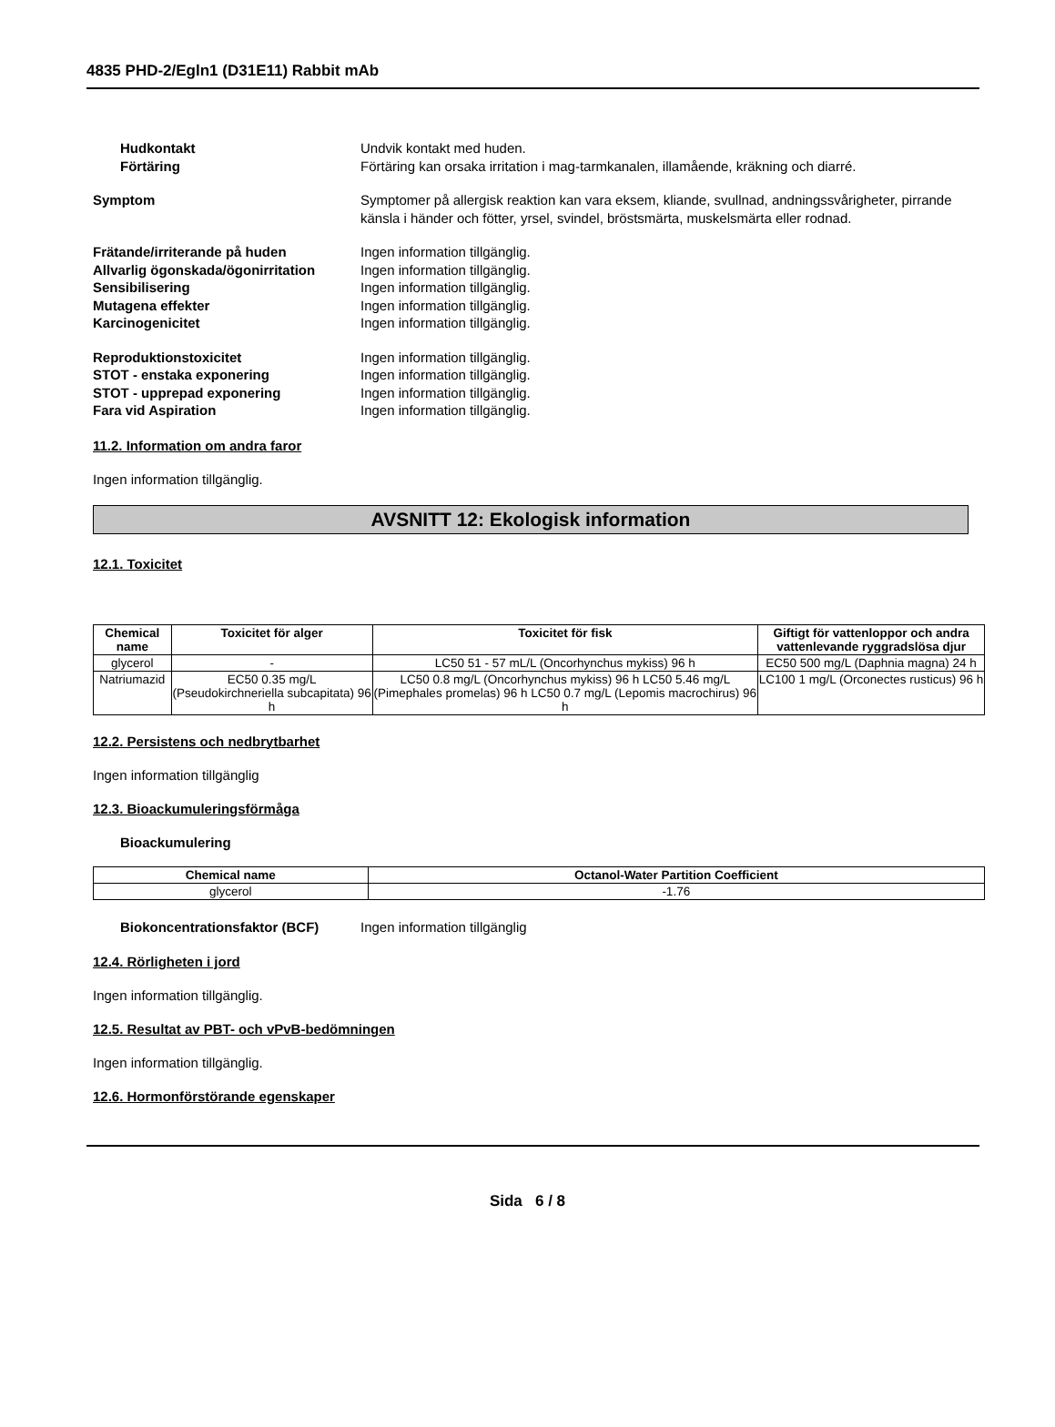4835 PHD-2/Egln1 (D31E11) Rabbit mAb
Hudkontakt Undvik kontakt med huden.
Förtäring Förtäring kan orsaka irritation i mag-tarmkanalen, illamående, kräkning och diarré.
Symptom Symptomer på allergisk reaktion kan vara eksem, kliande, svullnad, andningssvårigheter, pirrande känsla i händer och fötter, yrsel, svindel, bröstsmärta, muskelsmärta eller rodnad.
Frätande/irriterande på huden Ingen information tillgänglig.
Allvarlig ögonskada/ögonirritation
Ingen information tillgänglig.
Sensibilisering Ingen information tillgänglig.
Mutagena effekter Ingen information tillgänglig.
Karcinogenicitet Ingen information tillgänglig.
Reproduktionstoxicitet Ingen information tillgänglig.
STOT - enstaka exponering Ingen information tillgänglig.
STOT - upprepad exponering Ingen information tillgänglig.
Fara vid Aspiration Ingen information tillgänglig.
11.2. Information om andra faror
Ingen information tillgänglig.
AVSNITT 12: Ekologisk information
12.1. Toxicitet
| Chemical name | Toxicitet för alger | Toxicitet för fisk | Giftigt för vattenloppor och andra vattenlevande ryggradslösa djur |
| --- | --- | --- | --- |
| glycerol | - | LC50 51 - 57 mL/L (Oncorhynchus mykiss) 96 h | EC50 500 mg/L (Daphnia magna) 24 h |
| Natriumazid | EC50 0.35 mg/L (Pseudokirchneriella subcapitata) 96 h | LC50 0.8 mg/L (Oncorhynchus mykiss) 96 h LC50 5.46 mg/L (Pimephales promelas) 96 h LC50 0.7 mg/L (Lepomis macrochirus) 96 h | LC100 1 mg/L (Orconectes rusticus) 96 h |
12.2. Persistens och nedbrytbarhet
Ingen information tillgänglig
12.3. Bioackumuleringsförmåga
Bioackumulering
| Chemical name | Octanol-Water Partition Coefficient |
| --- | --- |
| glycerol | -1.76 |
Biokoncentrationsfaktor (BCF) Ingen information tillgänglig
12.4. Rörligheten i jord
Ingen information tillgänglig.
12.5. Resultat av PBT- och vPvB-bedömningen
Ingen information tillgänglig.
12.6. Hormonförstörande egenskaper
Sida 6 / 8